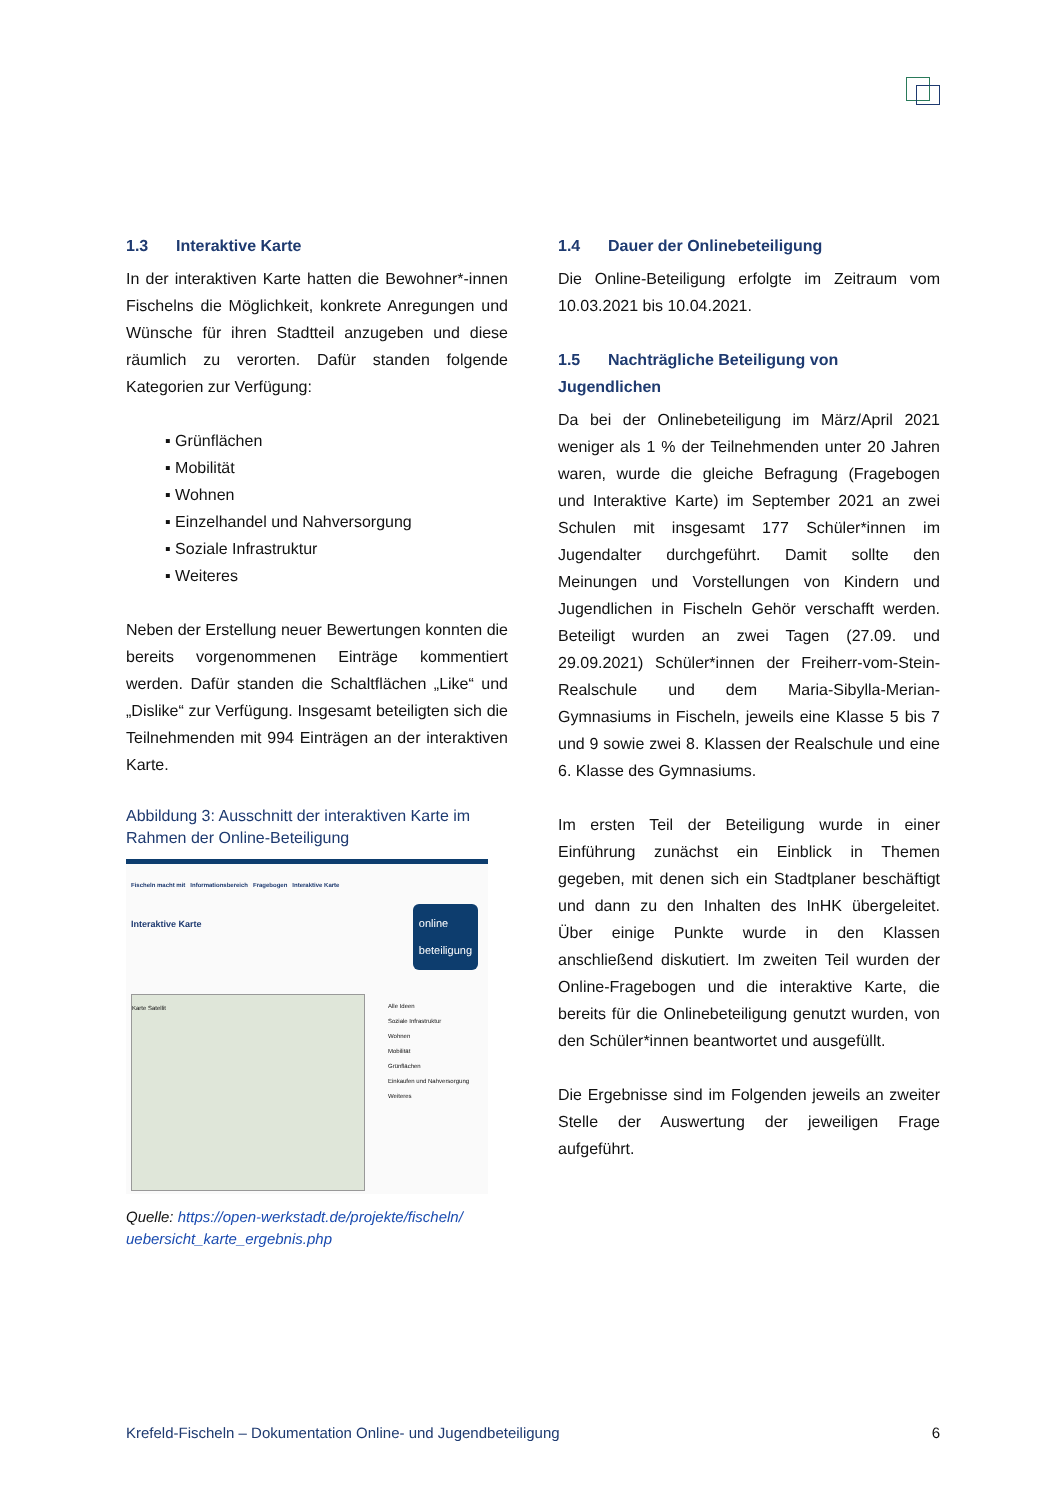1.3 Interaktive Karte
In der interaktiven Karte hatten die Bewohner*-innen Fischelns die Möglichkeit, konkrete Anregungen und Wünsche für ihren Stadtteil anzugeben und diese räumlich zu verorten. Dafür standen folgende Kategorien zur Verfügung:
▪ Grünflächen
▪ Mobilität
▪ Wohnen
▪ Einzelhandel und Nahversorgung
▪ Soziale Infrastruktur
▪ Weiteres
Neben der Erstellung neuer Bewertungen konnten die bereits vorgenommenen Einträge kommentiert werden. Dafür standen die Schaltflächen „Like“ und „Dislike“ zur Verfügung. Insgesamt beteiligten sich die Teilnehmenden mit 994 Einträgen an der interaktiven Karte.
Abbildung 3: Ausschnitt der interaktiven Karte im Rahmen der Online-Beteiligung
Fischeln macht mit Informationsbereich Fragebogen Interaktive Karte
Interaktive Karte
online
beteiligung
Karte Satellit
Alle Ideen
Soziale Infrastruktur
Wohnen
Mobilität
Grünflächen
Einkaufen und Nahversorgung
Weiteres
Quelle: https://open-werkstadt.de/projekte/fischeln/ uebersicht_karte_ergebnis.php
1.4 Dauer der Onlinebeteiligung
Die Online-Beteiligung erfolgte im Zeitraum vom 10.03.2021 bis 10.04.2021.
1.5 Nachträgliche Beteiligung von Jugendlichen
Da bei der Onlinebeteiligung im März/April 2021 weniger als 1 % der Teilnehmenden unter 20 Jahren waren, wurde die gleiche Befragung (Fragebogen und Interaktive Karte) im September 2021 an zwei Schulen mit insgesamt 177 Schüler*innen im Jugendalter durchgeführt. Damit sollte den Meinungen und Vorstellungen von Kindern und Jugendlichen in Fischeln Gehör verschafft werden. Beteiligt wurden an zwei Tagen (27.09. und 29.09.2021) Schüler*innen der Freiherr-vom-Stein-Realschule und dem Maria-Sibylla-Merian-Gymnasiums in Fischeln, jeweils eine Klasse 5 bis 7 und 9 sowie zwei 8. Klassen der Realschule und eine 6. Klasse des Gymnasiums.
Im ersten Teil der Beteiligung wurde in einer Einführung zunächst ein Einblick in Themen gegeben, mit denen sich ein Stadtplaner beschäftigt und dann zu den Inhalten des InHK übergeleitet. Über einige Punkte wurde in den Klassen anschließend diskutiert. Im zweiten Teil wurden der Online-Fragebogen und die interaktive Karte, die bereits für die Onlinebeteiligung genutzt wurden, von den Schüler*innen beantwortet und ausgefüllt.
Die Ergebnisse sind im Folgenden jeweils an zweiter Stelle der Auswertung der jeweiligen Frage aufgeführt.
Krefeld-Fischeln – Dokumentation Online- und Jugendbeteiligung 6